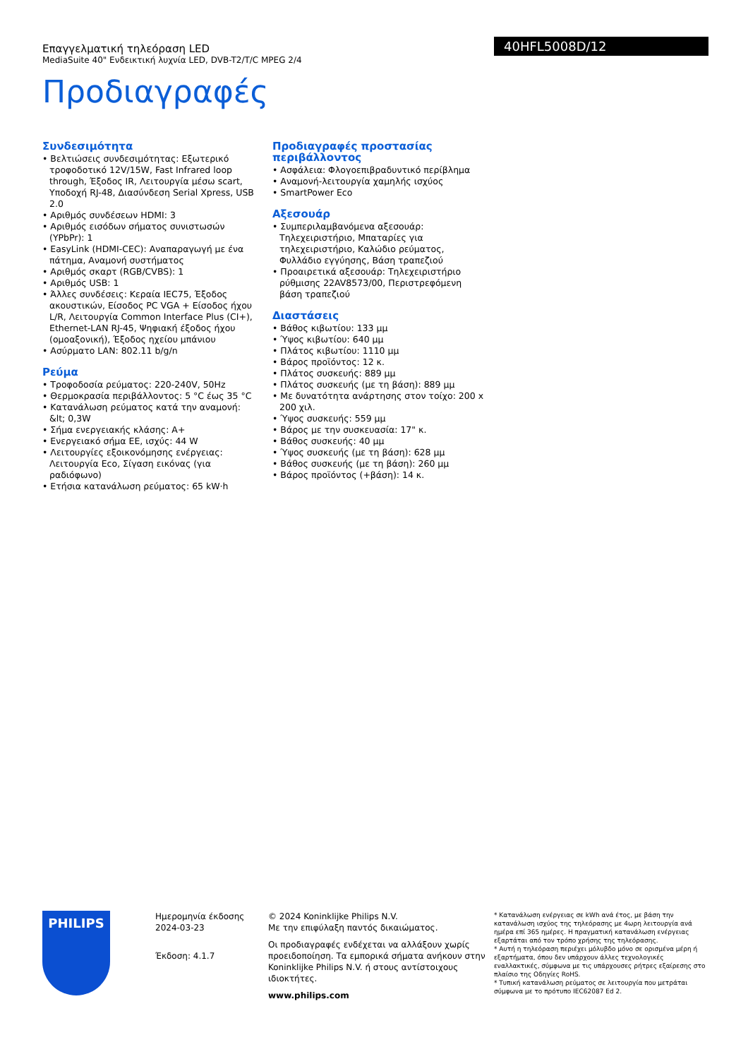Επαγγελματική τηλεόραση LED
MediaSuite 40" Ενδεικτική λυχνία LED, DVB-T2/T/C MPEG 2/4
Προδιαγραφές
40HFL5008D/12
Συνδεσιμότητα
• Βελτιώσεις συνδεσιμότητας: Εξωτερικό τροφοδοτικό 12V/15W, Fast Infrared loop through, Έξοδος IR, Λειτουργία μέσω scart, Υποδοχή RJ-48, Διασύνδεση Serial Xpress, USB 2.0
• Αριθμός συνδέσεων HDMI: 3
• Αριθμός εισόδων σήματος συνιστωσών (YPbPr): 1
• EasyLink (HDMI-CEC): Αναπαραγωγή με ένα πάτημα, Αναμονή συστήματος
• Αριθμός σκαρτ (RGB/CVBS): 1
• Αριθμός USB: 1
• Άλλες συνδέσεις: Κεραία IEC75, Έξοδος ακουστικών, Είσοδος PC VGA + Είσοδος ήχου L/R, Λειτουργία Common Interface Plus (CI+), Ethernet-LAN RJ-45, Ψηφιακή έξοδος ήχου (ομοαξονική), Έξοδος ηχείου μπάνιου
• Ασύρματο LAN: 802.11 b/g/n
Ρεύμα
• Τροφοδοσία ρεύματος: 220-240V, 50Hz
• Θερμοκρασία περιβάλλοντος: 5 °C έως 35 °C
• Κατανάλωση ρεύματος κατά την αναμονή: &lt; 0,3W
• Σήμα ενεργειακής κλάσης: A+
• Ενεργειακό σήμα ΕΕ, ισχύς: 44 W
• Λειτουργίες εξοικονόμησης ενέργειας: Λειτουργία Eco, Σίγαση εικόνας (για ραδιόφωνο)
• Ετήσια κατανάλωση ρεύματος: 65 kW·h
Προδιαγραφές προστασίας περιβάλλοντος
• Ασφάλεια: Φλογοεπιβραδυντικό περίβλημα
• Αναμονή-λειτουργία χαμηλής ισχύος
• SmartPower Eco
Αξεσουάρ
• Συμπεριλαμβανόμενα αξεσουάρ: Τηλεχειριστήριο, Μπαταρίες για τηλεχειριστήριο, Καλώδιο ρεύματος, Φυλλάδιο εγγύησης, Βάση τραπεζιού
• Προαιρετικά αξεσουάρ: Τηλεχειριστήριο ρύθμισης 22AV8573/00, Περιστρεφόμενη βάση τραπεζιού
Διαστάσεις
• Βάθος κιβωτίου: 133 μμ
• Ύψος κιβωτίου: 640 μμ
• Πλάτος κιβωτίου: 1110 μμ
• Βάρος προϊόντος: 12 κ.
• Πλάτος συσκευής: 889 μμ
• Πλάτος συσκευής (με τη βάση): 889 μμ
• Με δυνατότητα ανάρτησης στον τοίχο: 200 x 200 χιλ.
• Ύψος συσκευής: 559 μμ
• Βάρος με την συσκευασία: 17" κ.
• Βάθος συσκευής: 40 μμ
• Ύψος συσκευής (με τη βάση): 628 μμ
• Βάθος συσκευής (με τη βάση): 260 μμ
• Βάρος προϊόντος (+βάση): 14 κ.
PHILIPS
Ημερομηνία έκδοσης 2024-03-23
Έκδοση: 4.1.7
© 2024 Koninklijke Philips N.V.
Με την επιφύλαξη παντός δικαιώματος.
Οι προδιαγραφές ενδέχεται να αλλάξουν χωρίς προειδοποίηση. Τα εμπορικά σήματα ανήκουν στην Koninklijke Philips N.V. ή στους αντίστοιχους ιδιοκτήτες.
www.philips.com
* Κατανάλωση ενέργειας σε kWh ανά έτος, με βάση την κατανάλωση ισχύος της τηλεόρασης με 4ωρη λειτουργία ανά ημέρα επί 365 ημέρες. Η πραγματική κατανάλωση ενέργειας εξαρτάται από τον τρόπο χρήσης της τηλεόρασης.
* Αυτή η τηλεόραση περιέχει μόλυβδο μόνο σε ορισμένα μέρη ή εξαρτήματα, όπου δεν υπάρχουν άλλες τεχνολογικές εναλλακτικές, σύμφωνα με τις υπάρχουσες ρήτρες εξαίρεσης στο πλαίσιο της Οδηγίες RoHS.
* Τυπική κατανάλωση ρεύματος σε λειτουργία που μετράται σύμφωνα με το πρότυπο IEC62087 Ed 2.